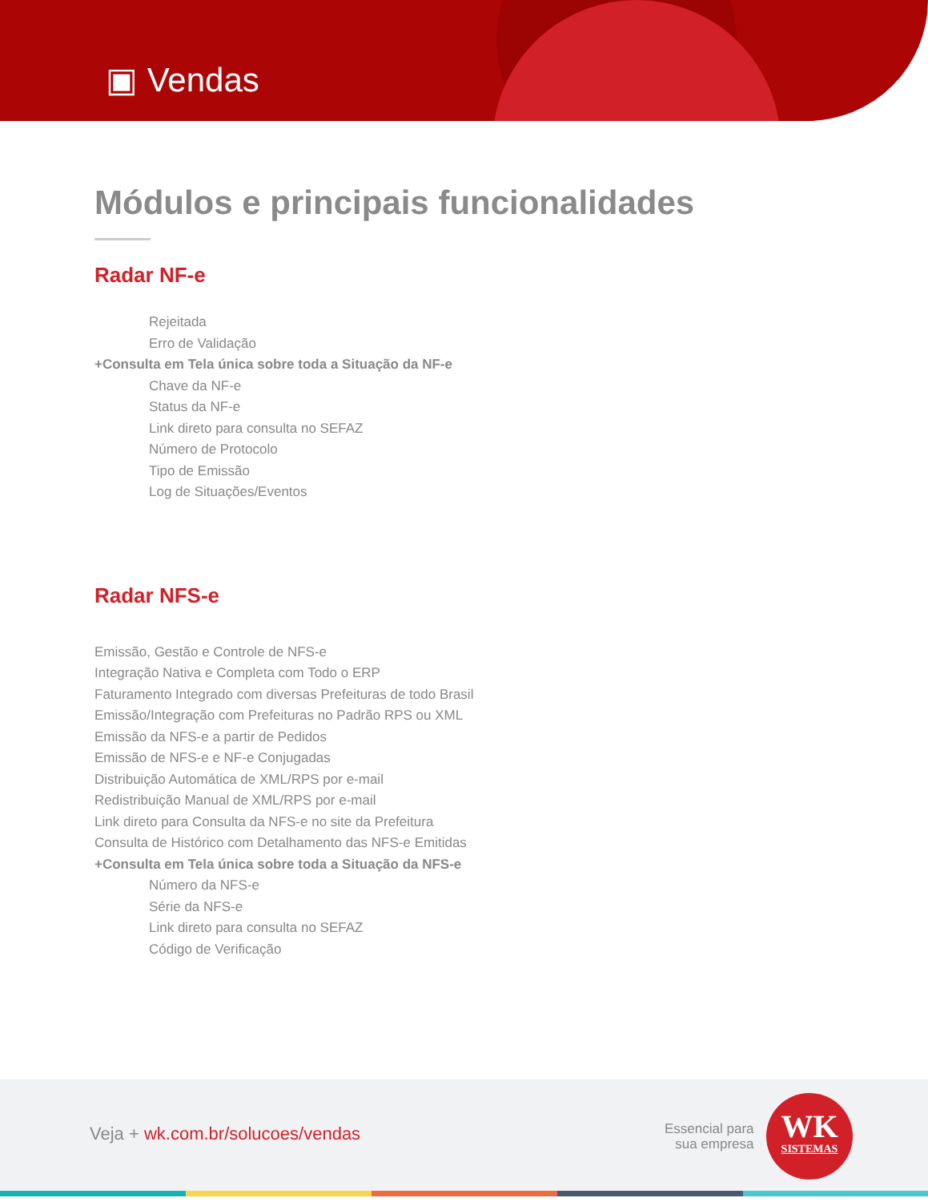▣ Vendas
Módulos e principais funcionalidades
Radar NF-e
Rejeitada
Erro de Validação
+Consulta em Tela única sobre toda a Situação da NF-e
Chave da NF-e
Status da NF-e
Link direto para consulta no SEFAZ
Número de Protocolo
Tipo de Emissão
Log de Situações/Eventos
Radar NFS-e
Emissão, Gestão e Controle de NFS-e
Integração Nativa e Completa com Todo o ERP
Faturamento Integrado com diversas Prefeituras de todo Brasil
Emissão/Integração com Prefeituras no Padrão RPS ou XML
Emissão da NFS-e a partir de Pedidos
Emissão de NFS-e e NF-e Conjugadas
Distribuição Automática de XML/RPS por e-mail
Redistribuição Manual de XML/RPS por e-mail
Link direto para Consulta da NFS-e no site da Prefeitura
Consulta de Histórico com Detalhamento das NFS-e Emitidas
+Consulta em Tela única sobre toda a Situação da NFS-e
Número da NFS-e
Série da NFS-e
Link direto para consulta no SEFAZ
Código de Verificação
Veja + wk.com.br/solucoes/vendas
Essencial para
sua empresa
WK
SISTEMAS